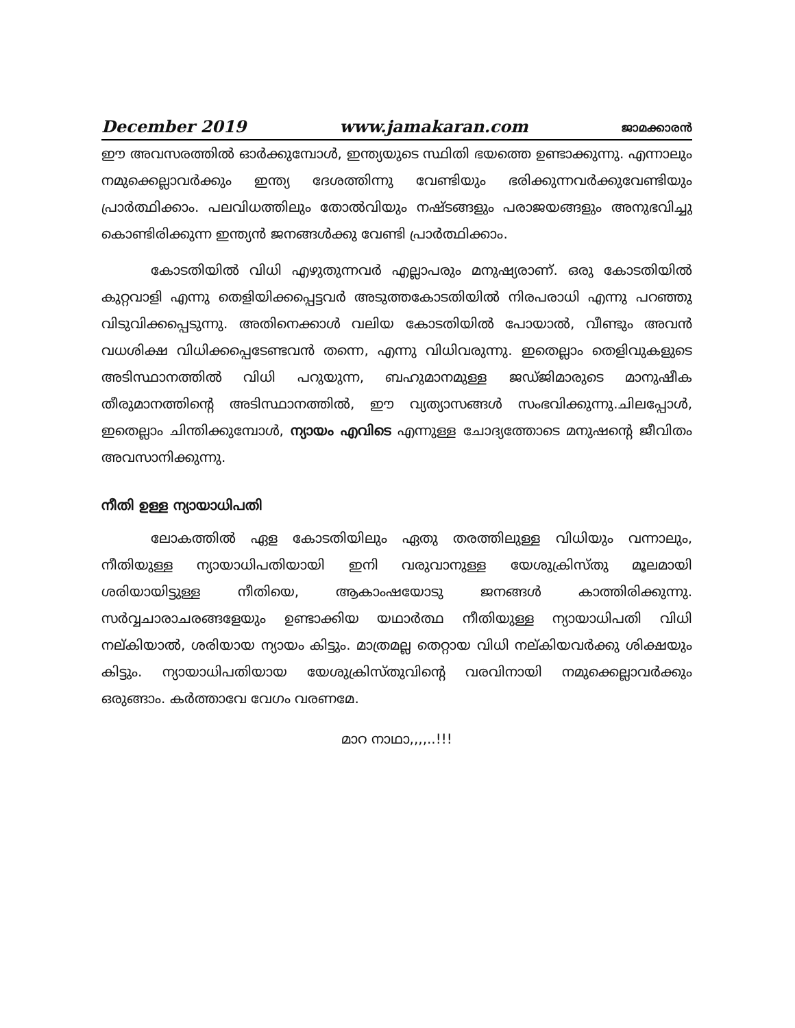December 2019 www.jamakaran.com ജാമക്കാരൻ
ഈ അവസരത്തിൽ ഓർക്കുമ്പോൾ, ഇന്ത്യയുടെ സ്ഥിതി ഭയത്തെ ഉണ്ടാക്കുന്നു. എന്നാലും നമുക്കെല്ലാവർക്കും ഇന്ത്യ ദേശത്തിന്നു വേണ്ടിയും ഭരിക്കുന്നവർക്കുവേണ്ടിയും പ്രാർത്ഥിക്കാം. പലവിധത്തിലും തോൽവിയും നഷ്ടങ്ങളും പരാജയങ്ങളും അനുഭവിച്ചു കൊണ്ടിരിക്കുന്ന ഇന്ത്യൻ ജനങ്ങൾക്കു വേണ്ടി പ്രാർത്ഥിക്കാം.
കോടതിയിൽ വിധി എഴുതുന്നവർ എല്ലാപരും മനുഷ്യരാണ്. ഒരു കോടതിയിൽ കുറ്റവാളി എന്നു തെളിയിക്കപ്പെട്ടവർ അടുത്തകോടതിയിൽ നിരപരാധി എന്നു പറഞ്ഞു വിടുവിക്കപ്പെടുന്നു. അതിനെക്കാൾ വലിയ കോടതിയിൽ പോയാൽ, വീണ്ടും അവൻ വധശിക്ഷ വിധിക്കപ്പെടേണ്ടവൻ തന്നെ, എന്നു വിധിവരുന്നു. ഇതെല്ലാം തെളിവുകളുടെ അടിസ്ഥാനത്തിൽ വിധി പറുയുന്ന, ബഹുമാനമുള്ള ജഡ്ജിമാരുടെ മാനുഷീക തീരുമാനത്തിന്റെ അടിസ്ഥാനത്തിൽ, ഈ വ്യത്യാസങ്ങൾ സംഭവിക്കുന്നു.ചിലപ്പോൾ, ഇതെല്ലാം ചിന്തിക്കുമ്പോൾ, ന്യായം എവിടെ എന്നുള്ള ചോദ്യത്തോടെ മനുഷന്റെ ജീവിതം അവസാനിക്കുന്നു.
നീതി ഉള്ള ന്യായാധിപതി
ലോകത്തിൽ ഏള കോടതിയിലും ഏതു തരത്തിലുള്ള വിധിയും വന്നാലും, നീതിയുള്ള ന്യായാധിപതിയായി ഇനി വരുവാനുള്ള യേശുക്രിസ്തു മൂലമായി ശരിയായിട്ടുള്ള നീതിയെ, ആകാംഷയോടു ജനങ്ങൾ കാത്തിരിക്കുന്നു. സർവ്വചാരാചരങ്ങളേയും ഉണ്ടാക്കിയ യഥാർത്ഥ നീതിയുള്ള ന്യായാധിപതി വിധി നല്കിയാൽ, ശരിയായ ന്യായം കിട്ടും. മാത്രമല്ല തെറ്റായ വിധി നല്കിയവർക്കു ശിക്ഷയും കിട്ടും. ന്യായാധിപതിയായ യേശുക്രിസ്തുവിന്റെ വരവിനായി നമുക്കെല്ലാവർക്കും ഒരുങ്ങാം. കർത്താവേ വേഗം വരണമേ.
മാറ നാഥാ,,,,..!!!